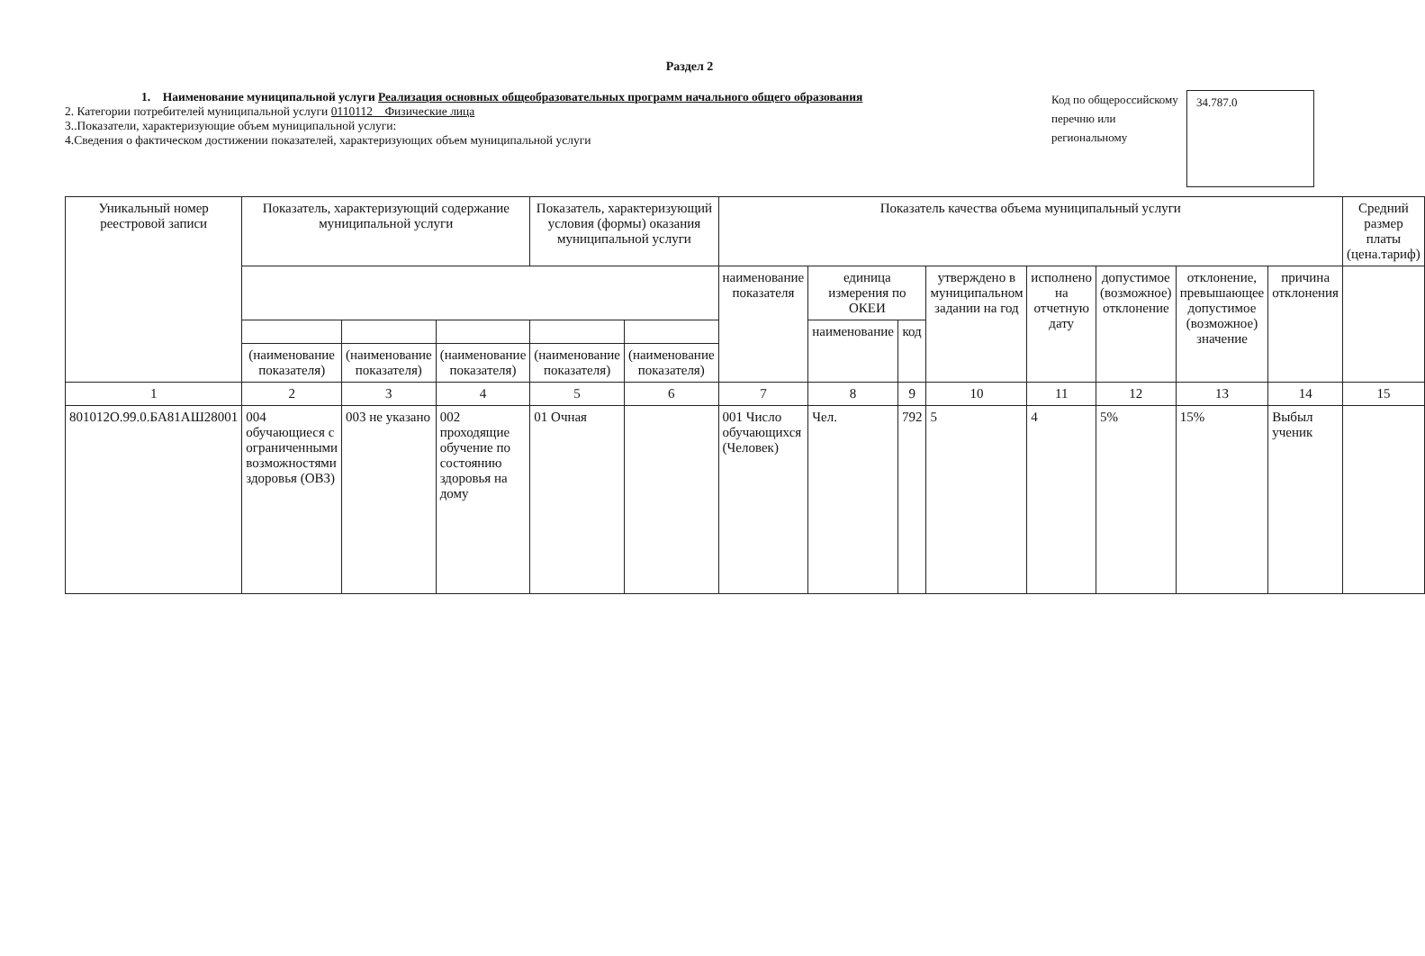Раздел 2
1. Наименование муниципальной услуги Реализация основных общеобразовательных программ начального общего образования
2. Категории потребителей муниципальной услуги 0110112 Физические лица
3..Показатели, характеризующие объем муниципальной услуги:
4.Сведения о фактическом достижении показателей, характеризующих объем муниципальной услуги
Код по общероссийскому перечню или региональному
34.787.0
| Уникальный номер реестровой записи | Показатель, характеризующий содержание муниципальной услуги | | | Показатель, характеризующий условия (формы) оказания муниципальной услуги | | Показатель качества объема муниципальный услуги | | | | | | | | Средний размер платы (цена.тариф) |
| --- | --- | --- | --- | --- | --- | --- | --- | --- | --- | --- | --- | --- | --- | --- |
| | | | | | | наименование показателя | единица измерения по ОКЕИ | | утверждено в муниципальном задании на год | исполнено на отчетную дату | допустимое (возможное) отклонение | отклонение, превышающее допустимое (возможное) значение | причина отклонения | |
| | | | | | | | наименование | код | | | | | | |
| | (наименование показателя) | (наименование показателя) | (наименование показателя) | (наименование показателя) | (наименование показателя) | | | | | | | | | |
| 1 | 2 | 3 | 4 | 5 | 6 | 7 | 8 | 9 | 10 | 11 | 12 | 13 | 14 | 15 |
| 801012О.99.0.БА81АШ28001 | 004 обучающиеся с ограниченными возможностями здоровья (ОВЗ) | 003 не указано | 002 проходящие обучение по состоянию здоровья на дому | 01 Очная | | 001 Число обучающихся (Человек) | Чел. | 792 | 5 | 4 | 5% | 15% | Выбыл ученик | |